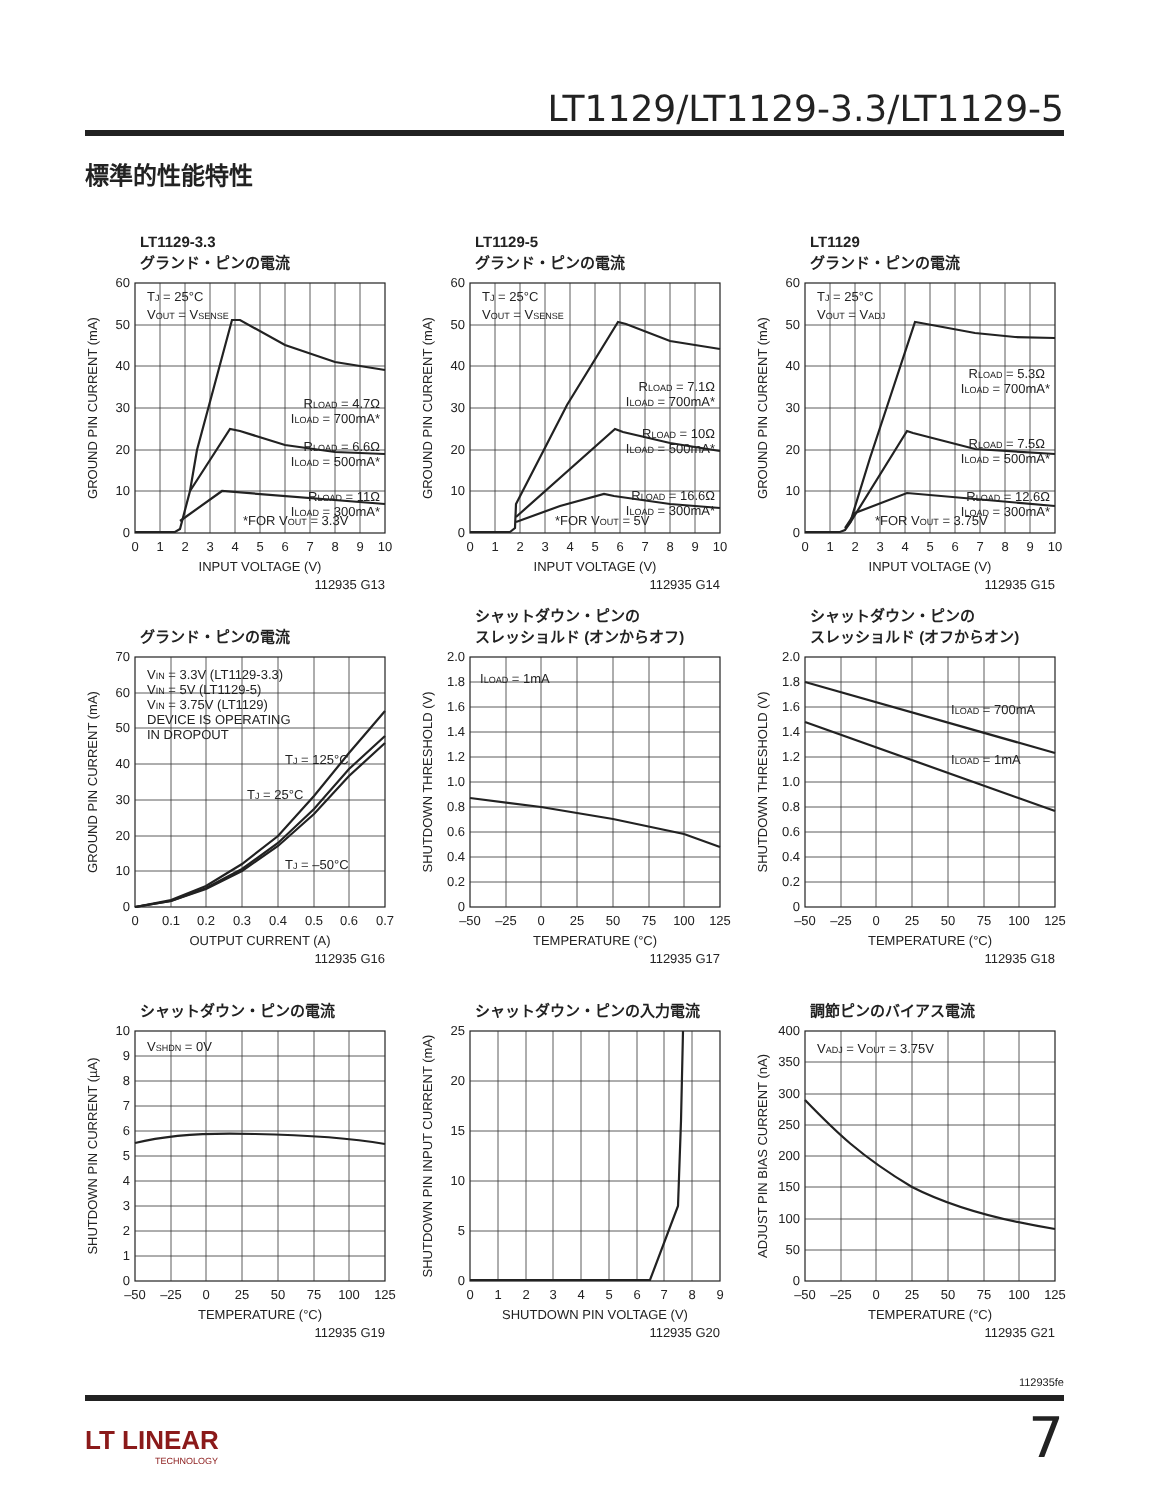LT1129/LT1129-3.3/LT1129-5
標準的性能特性
LT1129-3.3
グランド・ピンの電流
TJ = 25°C
VOUT = VSENSE
RLOAD = 4.7Ω
ILOAD = 700mA*
RLOAD = 6.6Ω
ILOAD = 500mA*
RLOAD = 11Ω
ILOAD = 300mA*
*FOR VOUT = 3.3V
0
10
20
30
40
50
60
0
1
2
3
4
5
6
7
8
9
10
INPUT VOLTAGE (V)
GROUND PIN CURRENT (mA)
112935 G13
LT1129-5
グランド・ピンの電流
TJ = 25°C
VOUT = VSENSE
RLOAD = 7.1Ω
ILOAD = 700mA*
RLOAD = 10Ω
ILOAD = 500mA*
RLOAD = 16.6Ω
ILOAD = 300mA*
*FOR VOUT = 5V
0
10
20
30
40
50
60
0
1
2
3
4
5
6
7
8
9
10
INPUT VOLTAGE (V)
GROUND PIN CURRENT (mA)
112935 G14
LT1129
グランド・ピンの電流
TJ = 25°C
VOUT = VADJ
RLOAD = 5.3Ω
ILOAD = 700mA*
RLOAD = 7.5Ω
ILOAD = 500mA*
RLOAD = 12.6Ω
ILOAD = 300mA*
*FOR VOUT = 3.75V
0
10
20
30
40
50
60
0
1
2
3
4
5
6
7
8
9
10
INPUT VOLTAGE (V)
GROUND PIN CURRENT (mA)
112935 G15
グランド・ピンの電流
VIN = 3.3V (LT1129-3.3)
VIN = 5V (LT1129-5)
VIN = 3.75V (LT1129)
DEVICE IS OPERATING
IN DROPOUT
TJ = 125°C
TJ = 25°C
TJ = –50°C
0
10
20
30
40
50
60
70
0
0.1
0.2
0.3
0.4
0.5
0.6
0.7
OUTPUT CURRENT (A)
GROUND PIN CURRENT (mA)
112935 G16
シャットダウン・ピンの
スレッショルド (オンからオフ)
ILOAD = 1mA
0
0.2
0.4
0.6
0.8
1.0
1.2
1.4
1.6
1.8
2.0
–50
–25
0
25
50
75
100
125
TEMPERATURE (°C)
SHUTDOWN THRESHOLD (V)
112935 G17
シャットダウン・ピンの
スレッショルド (オフからオン)
ILOAD = 700mA
ILOAD = 1mA
0
0.2
0.4
0.6
0.8
1.0
1.2
1.4
1.6
1.8
2.0
–50
–25
0
25
50
75
100
125
TEMPERATURE (°C)
SHUTDOWN THRESHOLD (V)
112935 G18
シャットダウン・ピンの電流
VSHDN = 0V
0
1
2
3
4
5
6
7
8
9
10
–50
–25
0
25
50
75
100
125
TEMPERATURE (°C)
SHUTDOWN PIN CURRENT (µA)
112935 G19
シャットダウン・ピンの入力電流
0
5
10
15
20
25
0
1
2
3
4
5
6
7
8
9
SHUTDOWN PIN VOLTAGE (V)
SHUTDOWN PIN INPUT CURRENT (mA)
112935 G20
調節ピンのバイアス電流
VADJ = VOUT = 3.75V
0
50
100
150
200
250
300
350
400
–50
–25
0
25
50
75
100
125
TEMPERATURE (°C)
ADJUST PIN BIAS CURRENT (nA)
112935 G21
112935fe
LT LINEAR
TECHNOLOGY
7